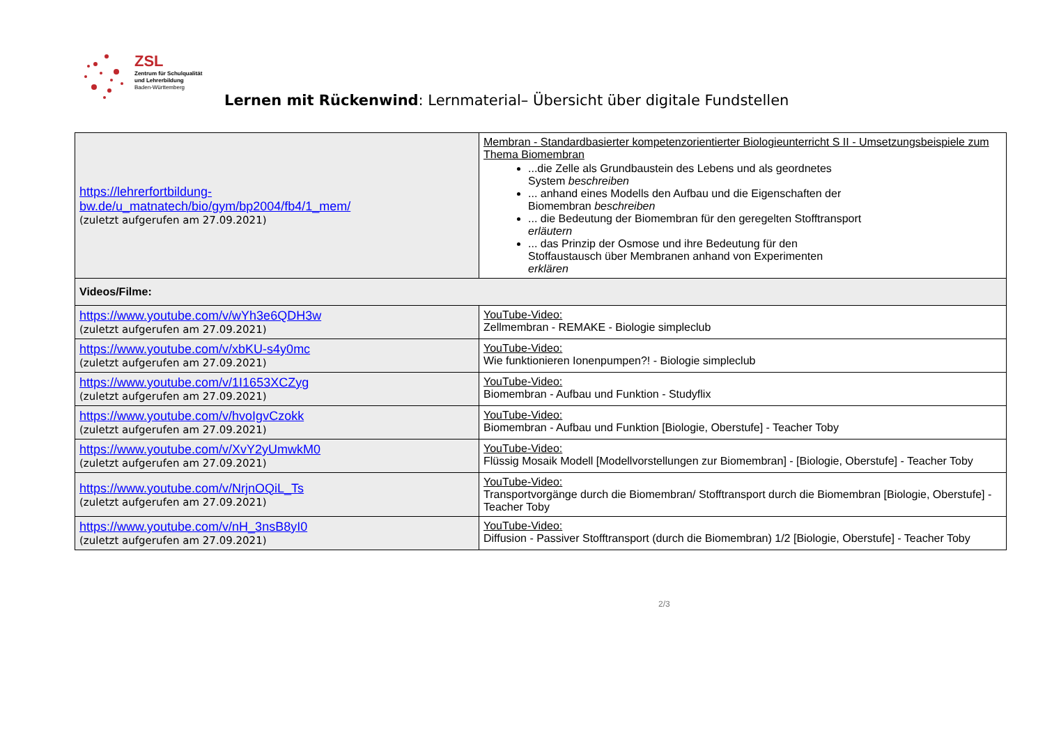ZSL
Zentrum für Schulqualität
und Lehrerbildung
Baden-Württemberg
Lernen mit Rückenwind: Lernmaterial– Übersicht über digitale Fundstellen
| https://lehrerfortbildung-bw.de/u_matnatech/bio/gym/bp2004/fb4/1_mem/ (zuletzt aufgerufen am 27.09.2021) | Membran - Standardbasierter kompetenzorientierter Biologieunterricht S II - Umsetzungsbeispiele zum Thema Biomembran ...die Zelle als Grundbaustein des Lebens und als geordnetes System beschreiben ... anhand eines Modells den Aufbau und die Eigenschaften der Biomembran beschreiben ... die Bedeutung der Biomembran für den geregelten Stofftransport erläutern ... das Prinzip der Osmose und ihre Bedeutung für den Stoffaustausch über Membranen anhand von Experimenten erklären |
| Videos/Filme: | |
| https://www.youtube.com/v/wYh3e6QDH3w (zuletzt aufgerufen am 27.09.2021) | YouTube-Video: Zellmembran - REMAKE - Biologie simpleclub |
| https://www.youtube.com/v/xbKU-s4y0mc (zuletzt aufgerufen am 27.09.2021) | YouTube-Video: Wie funktionieren Ionenpumpen?! - Biologie simpleclub |
| https://www.youtube.com/v/1I1653XCZyg (zuletzt aufgerufen am 27.09.2021) | YouTube-Video: Biomembran - Aufbau und Funktion - Studyflix |
| https://www.youtube.com/v/hvoIgvCzokk (zuletzt aufgerufen am 27.09.2021) | YouTube-Video: Biomembran - Aufbau und Funktion [Biologie, Oberstufe] - Teacher Toby |
| https://www.youtube.com/v/XvY2yUmwkM0 (zuletzt aufgerufen am 27.09.2021) | YouTube-Video: Flüssig Mosaik Modell [Modellvorstellungen zur Biomembran] - [Biologie, Oberstufe] - Teacher Toby |
| https://www.youtube.com/v/NrjnOQiL_Ts (zuletzt aufgerufen am 27.09.2021) | YouTube-Video: Transportvorgänge durch die Biomembran/ Stofftransport durch die Biomembran [Biologie, Oberstufe] - Teacher Toby |
| https://www.youtube.com/v/nH_3nsB8yI0 (zuletzt aufgerufen am 27.09.2021) | YouTube-Video: Diffusion - Passiver Stofftransport (durch die Biomembran) 1/2 [Biologie, Oberstufe] - Teacher Toby |
2/3